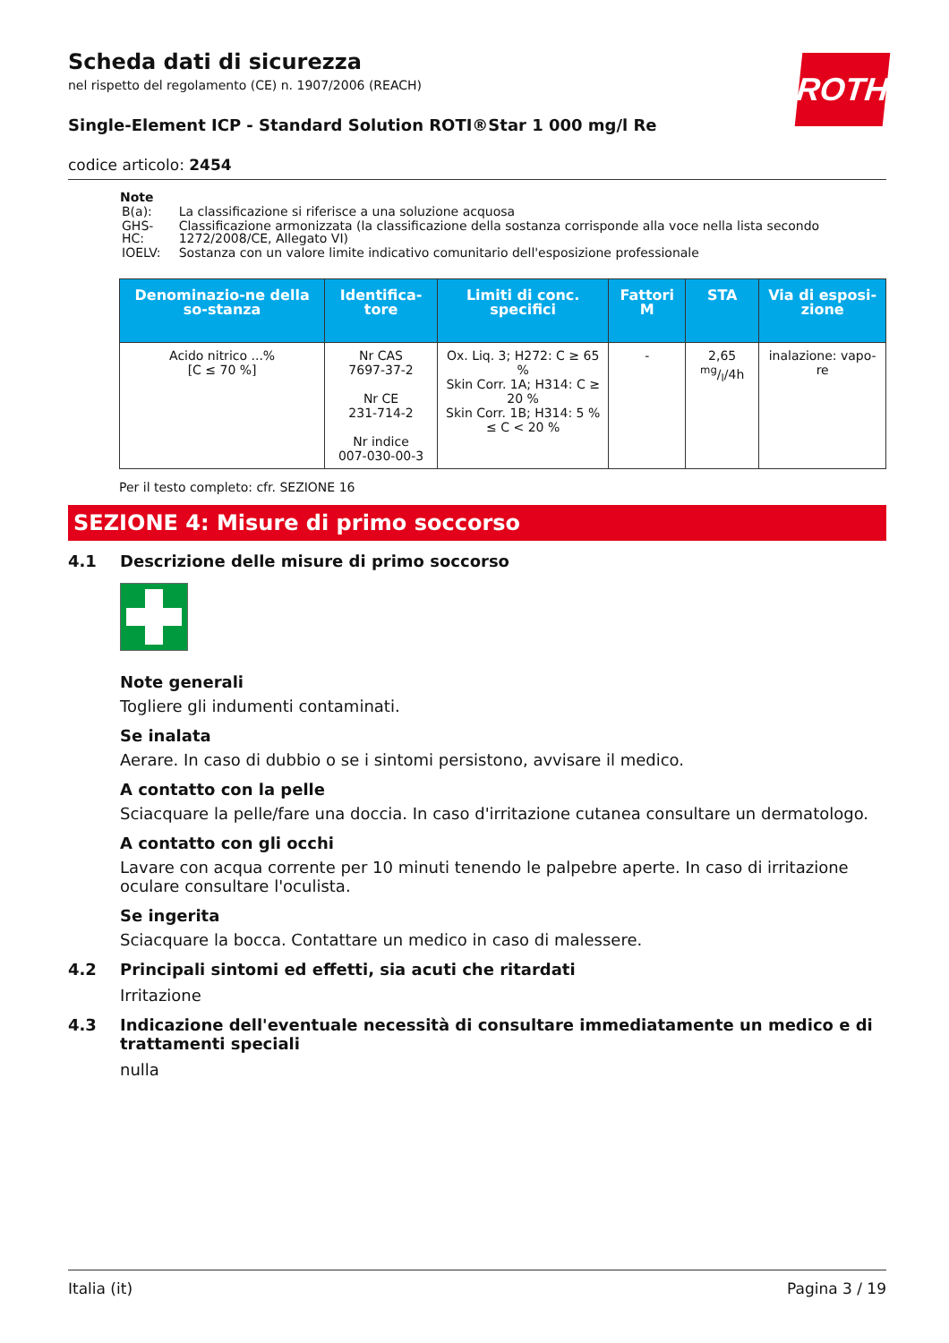ROTH
Scheda dati di sicurezza
nel rispetto del regolamento (CE) n. 1907/2006 (REACH)
Single-Element ICP - Standard Solution ROTI®Star 1 000 mg/l Re
codice articolo: 2454
Note
| B(a): | La classificazione si riferisce a una soluzione acquosa |
| GHS-HC: | Classificazione armonizzata (la classificazione della sostanza corrisponde alla voce nella lista secondo 1272/2008/CE, Allegato VI) |
| IOELV: | Sostanza con un valore limite indicativo comunitario dell'esposizione professionale |
| Denominazio-ne della so-stanza | Identifica-tore | Limiti di conc. specifici | Fattori M | STA | Via di esposi-zione |
| --- | --- | --- | --- | --- | --- |
| Acido nitrico ...% [C ≤ 70 %] | Nr CAS 7697-37-2 Nr CE 231-714-2 Nr indice 007-030-00-3 | Ox. Liq. 3; H272: C ≥ 65 % Skin Corr. 1A; H314: C ≥ 20 % Skin Corr. 1B; H314: 5 % ≤ C < 20 % | - | 2,65 mg/l/4h | inalazione: vapo-re |
Per il testo completo: cfr. SEZIONE 16
SEZIONE 4: Misure di primo soccorso
4.1 Descrizione delle misure di primo soccorso
Note generali
Togliere gli indumenti contaminati.
Se inalata
Aerare. In caso di dubbio o se i sintomi persistono, avvisare il medico.
A contatto con la pelle
Sciacquare la pelle/fare una doccia. In caso d'irritazione cutanea consultare un dermatologo.
A contatto con gli occhi
Lavare con acqua corrente per 10 minuti tenendo le palpebre aperte. In caso di irritazione oculare consultare l'oculista.
Se ingerita
Sciacquare la bocca. Contattare un medico in caso di malessere.
4.2 Principali sintomi ed effetti, sia acuti che ritardati
Irritazione
4.3 Indicazione dell'eventuale necessità di consultare immediatamente un medico e di trattamenti speciali
nulla
Italia (it) Pagina 3 / 19